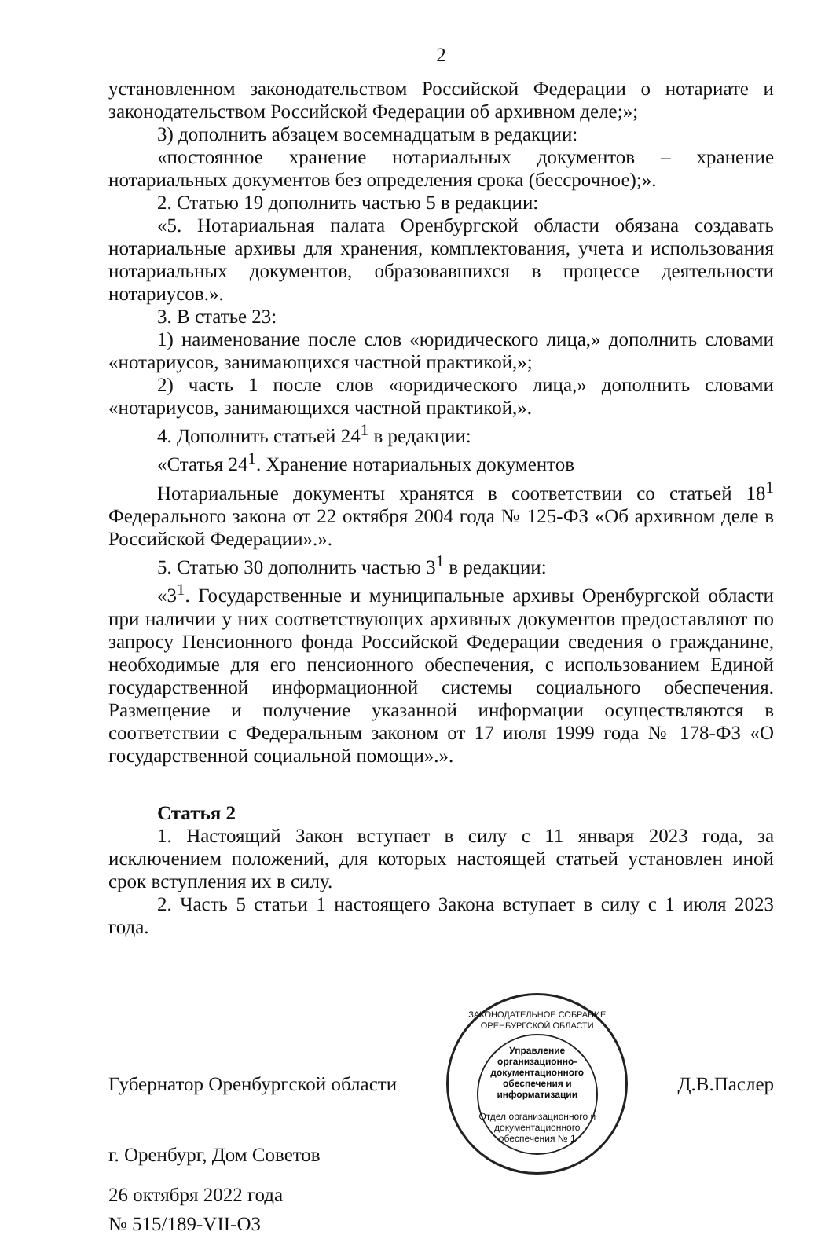2
установленном законодательством Российской Федерации о нотариате и законодательством Российской Федерации об архивном деле;»;
3) дополнить абзацем восемнадцатым в редакции:
«постоянное хранение нотариальных документов – хранение нотариальных документов без определения срока (бессрочное);».
2. Статью 19 дополнить частью 5 в редакции:
«5. Нотариальная палата Оренбургской области обязана создавать нотариальные архивы для хранения, комплектования, учета и использования нотариальных документов, образовавшихся в процессе деятельности нотариусов.».
3. В статье 23:
1) наименование после слов «юридического лица,» дополнить словами «нотариусов, занимающихся частной практикой,»;
2) часть 1 после слов «юридического лица,» дополнить словами «нотариусов, занимающихся частной практикой,».
4. Дополнить статьей 24<sup>1</sup> в редакции:
«Статья 24<sup>1</sup>. Хранение нотариальных документов
Нотариальные документы хранятся в соответствии со статьей 18<sup>1</sup> Федерального закона от 22 октября 2004 года № 125-ФЗ «Об архивном деле в Российской Федерации».».
5. Статью 30 дополнить частью 3<sup>1</sup> в редакции:
«3<sup>1</sup>. Государственные и муниципальные архивы Оренбургской области при наличии у них соответствующих архивных документов предоставляют по запросу Пенсионного фонда Российской Федерации сведения о гражданине, необходимые для его пенсионного обеспечения, с использованием Единой государственной информационной системы социального обеспечения. Размещение и получение указанной информации осуществляются в соответствии с Федеральным законом от 17 июля 1999 года № 178-ФЗ «О государственной социальной помощи».».
Статья 2
1. Настоящий Закон вступает в силу с 11 января 2023 года, за исключением положений, для которых настоящей статьей установлен иной срок вступления их в силу.
2. Часть 5 статьи 1 настоящего Закона вступает в силу с 1 июля 2023 года.
Губернатор Оренбургской области
ЗАКОНОДАТЕЛЬНОЕ СОБРАНИЕ ОРЕНБУРГСКОЙ ОБЛАСТИ
Управление организационно-документационного обеспечения и информатизации
Отдел организационного и документационного обеспечения № 1
Д.В.Паслер
г. Оренбург, Дом Советов
26 октября 2022 года
№ 515/189-VII-ОЗ